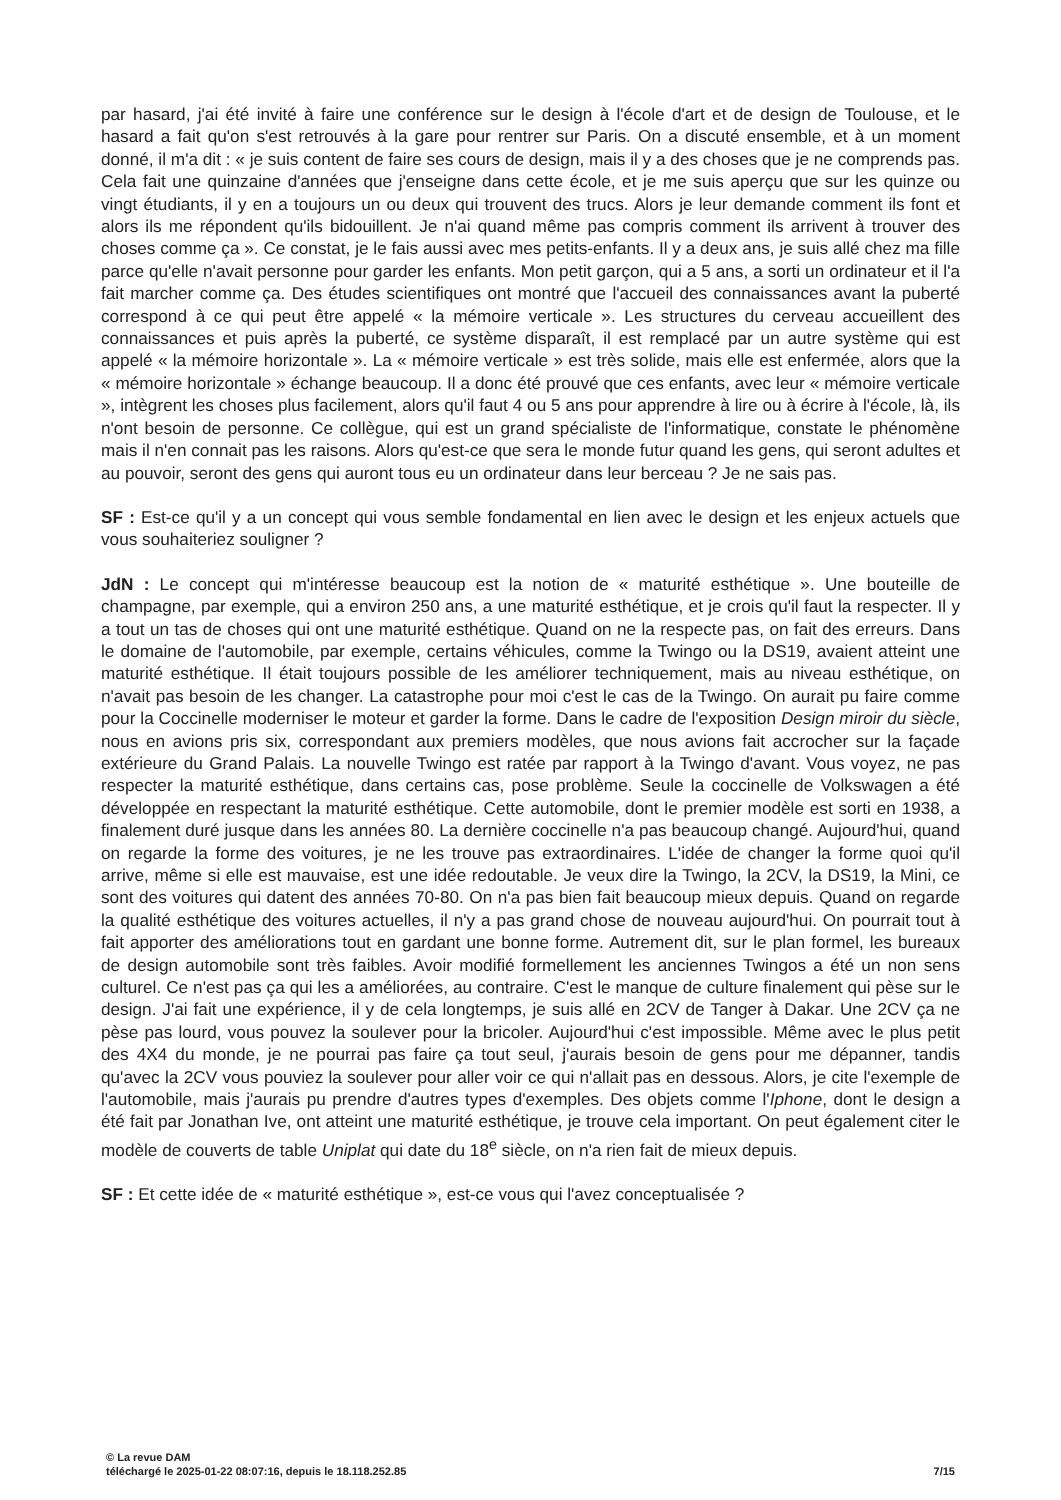par hasard, j'ai été invité à faire une conférence sur le design à l'école d'art et de design de Toulouse, et le hasard a fait qu'on s'est retrouvés à la gare pour rentrer sur Paris. On a discuté ensemble, et à un moment donné, il m'a dit : « je suis content de faire ses cours de design, mais il y a des choses que je ne comprends pas. Cela fait une quinzaine d'années que j'enseigne dans cette école, et je me suis aperçu que sur les quinze ou vingt étudiants, il y en a toujours un ou deux qui trouvent des trucs. Alors je leur demande comment ils font et alors ils me répondent qu'ils bidouillent. Je n'ai quand même pas compris comment ils arrivent à trouver des choses comme ça ». Ce constat, je le fais aussi avec mes petits-enfants. Il y a deux ans, je suis allé chez ma fille parce qu'elle n'avait personne pour garder les enfants. Mon petit garçon, qui a 5 ans, a sorti un ordinateur et il l'a fait marcher comme ça. Des études scientifiques ont montré que l'accueil des connaissances avant la puberté correspond à ce qui peut être appelé « la mémoire verticale ». Les structures du cerveau accueillent des connaissances et puis après la puberté, ce système disparaît, il est remplacé par un autre système qui est appelé « la mémoire horizontale ». La « mémoire verticale » est très solide, mais elle est enfermée, alors que la « mémoire horizontale » échange beaucoup. Il a donc été prouvé que ces enfants, avec leur « mémoire verticale », intègrent les choses plus facilement, alors qu'il faut 4 ou 5 ans pour apprendre à lire ou à écrire à l'école, là, ils n'ont besoin de personne. Ce collègue, qui est un grand spécialiste de l'informatique, constate le phénomène mais il n'en connait pas les raisons. Alors qu'est-ce que sera le monde futur quand les gens, qui seront adultes et au pouvoir, seront des gens qui auront tous eu un ordinateur dans leur berceau ? Je ne sais pas.
SF : Est-ce qu'il y a un concept qui vous semble fondamental en lien avec le design et les enjeux actuels que vous souhaiteriez souligner ?
JdN : Le concept qui m'intéresse beaucoup est la notion de « maturité esthétique ». Une bouteille de champagne, par exemple, qui a environ 250 ans, a une maturité esthétique, et je crois qu'il faut la respecter. Il y a tout un tas de choses qui ont une maturité esthétique. Quand on ne la respecte pas, on fait des erreurs. Dans le domaine de l'automobile, par exemple, certains véhicules, comme la Twingo ou la DS19, avaient atteint une maturité esthétique. Il était toujours possible de les améliorer techniquement, mais au niveau esthétique, on n'avait pas besoin de les changer. La catastrophe pour moi c'est le cas de la Twingo. On aurait pu faire comme pour la Coccinelle moderniser le moteur et garder la forme. Dans le cadre de l'exposition Design miroir du siècle, nous en avions pris six, correspondant aux premiers modèles, que nous avions fait accrocher sur la façade extérieure du Grand Palais. La nouvelle Twingo est ratée par rapport à la Twingo d'avant. Vous voyez, ne pas respecter la maturité esthétique, dans certains cas, pose problème. Seule la coccinelle de Volkswagen a été développée en respectant la maturité esthétique. Cette automobile, dont le premier modèle est sorti en 1938, a finalement duré jusque dans les années 80. La dernière coccinelle n'a pas beaucoup changé. Aujourd'hui, quand on regarde la forme des voitures, je ne les trouve pas extraordinaires. L'idée de changer la forme quoi qu'il arrive, même si elle est mauvaise, est une idée redoutable. Je veux dire la Twingo, la 2CV, la DS19, la Mini, ce sont des voitures qui datent des années 70-80. On n'a pas bien fait beaucoup mieux depuis. Quand on regarde la qualité esthétique des voitures actuelles, il n'y a pas grand chose de nouveau aujourd'hui. On pourrait tout à fait apporter des améliorations tout en gardant une bonne forme. Autrement dit, sur le plan formel, les bureaux de design automobile sont très faibles. Avoir modifié formellement les anciennes Twingos a été un non sens culturel. Ce n'est pas ça qui les a améliorées, au contraire. C'est le manque de culture finalement qui pèse sur le design. J'ai fait une expérience, il y de cela longtemps, je suis allé en 2CV de Tanger à Dakar. Une 2CV ça ne pèse pas lourd, vous pouvez la soulever pour la bricoler. Aujourd'hui c'est impossible. Même avec le plus petit des 4X4 du monde, je ne pourrai pas faire ça tout seul, j'aurais besoin de gens pour me dépanner, tandis qu'avec la 2CV vous pouviez la soulever pour aller voir ce qui n'allait pas en dessous. Alors, je cite l'exemple de l'automobile, mais j'aurais pu prendre d'autres types d'exemples. Des objets comme l'Iphone, dont le design a été fait par Jonathan Ive, ont atteint une maturité esthétique, je trouve cela important. On peut également citer le modèle de couverts de table Uniplat qui date du 18<sup>e</sup> siècle, on n'a rien fait de mieux depuis.
SF : Et cette idée de « maturité esthétique », est-ce vous qui l'avez conceptualisée ?
© La revue DAM
téléchargé le 2025-01-22 08:07:16, depuis le 18.118.252.85 7/15